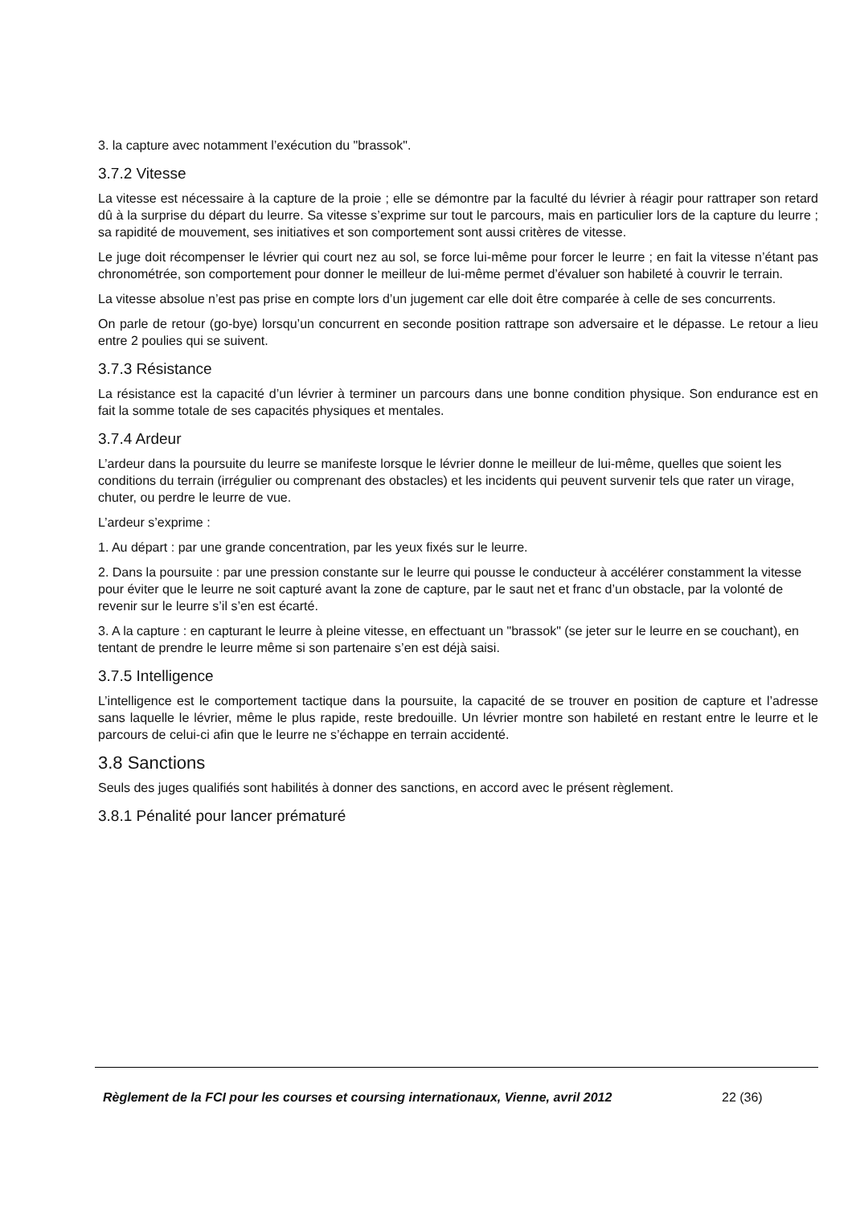3. la capture avec notamment l’exécution du "brassok".
3.7.2 Vitesse
La vitesse est nécessaire à la capture de la proie ; elle se démontre par la faculté du lévrier à réagir pour rattraper son retard dû à la surprise du départ du leurre. Sa vitesse s’exprime sur tout le parcours, mais en particulier lors de la capture du leurre ; sa rapidité de mouvement, ses initiatives et son comportement sont aussi critères de vitesse.
Le juge doit récompenser le lévrier qui court nez au sol, se force lui-même pour forcer le leurre ; en fait la vitesse n’étant pas chronométrée, son comportement pour donner le meilleur de lui-même permet d’évaluer son habileté à couvrir le terrain.
La vitesse absolue n’est pas prise en compte lors d’un jugement car elle doit être comparée à celle de ses concurrents.
On parle de retour (go-bye) lorsqu’un concurrent en seconde position rattrape son adversaire et le dépasse. Le retour a lieu entre 2 poulies qui se suivent.
3.7.3 Résistance
La résistance est la capacité d’un lévrier à terminer un parcours dans une bonne condition physique. Son endurance est en fait la somme totale de ses capacités physiques et mentales.
3.7.4 Ardeur
L’ardeur dans la poursuite du leurre se manifeste lorsque le lévrier donne le meilleur de lui-même, quelles que soient les conditions du terrain (irrégulier ou comprenant des obstacles) et les incidents qui peuvent survenir tels que rater un virage, chuter, ou perdre le leurre de vue.
L’ardeur s’exprime :
1. Au départ : par une grande concentration, par les yeux fixés sur le leurre.
2. Dans la poursuite : par une pression constante sur le leurre qui pousse le conducteur à accélérer constamment la vitesse pour éviter que le leurre ne soit capturé avant la zone de capture, par le saut net et franc d’un obstacle, par la volonté de revenir sur le leurre s’il s’en est écarté.
3. A la capture : en capturant le leurre à pleine vitesse, en effectuant un "brassok" (se jeter sur le leurre en se couchant), en tentant de prendre le leurre même si son partenaire s’en est déjà saisi.
3.7.5 Intelligence
L’intelligence est le comportement tactique dans la poursuite, la capacité de se trouver en position de capture et l’adresse sans laquelle le lévrier, même le plus rapide, reste bredouille. Un lévrier montre son habileté en restant entre le leurre et le parcours de celui-ci afin que le leurre ne s’échappe en terrain accidenté.
3.8 Sanctions
Seuls des juges qualifiés sont habilités à donner des sanctions, en accord avec le présent règlement.
3.8.1 Pénalité pour lancer prématuré
Règlement de la FCI pour les courses et coursing internationaux, Vienne, avril 2012 22 (36)